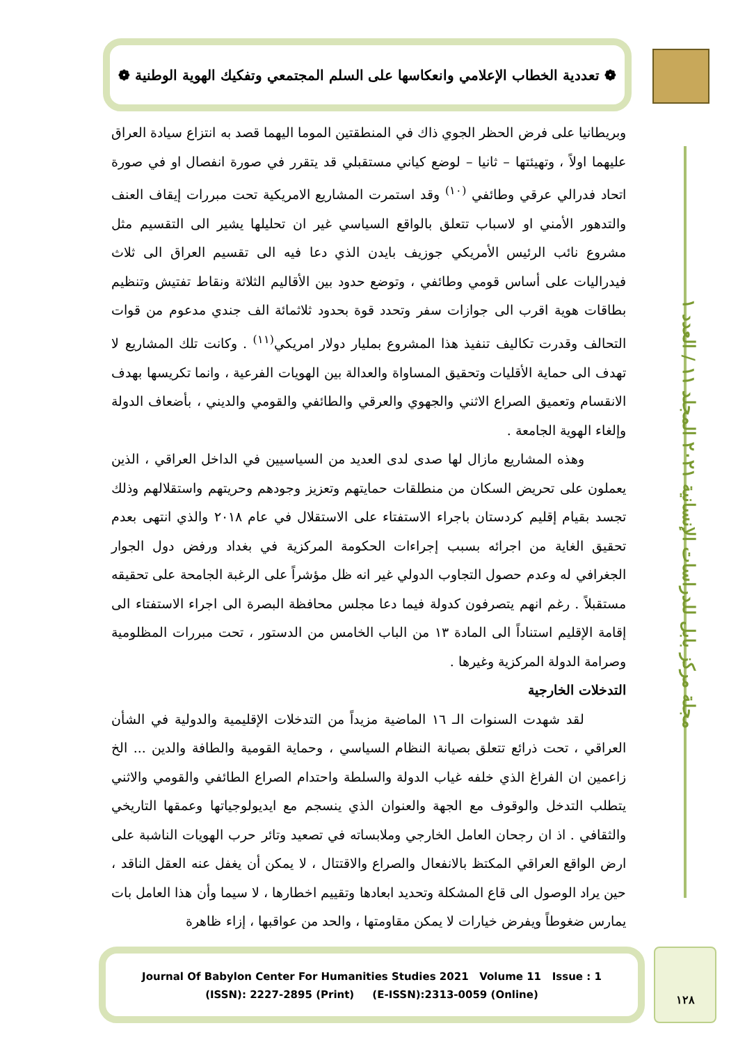❁ تعددية الخطاب الإعلامي وانعكاسها على السلم المجتمعي وتفكيك الهوية الوطنية ❁
مجلة مركز بابل للدراسات الإنسانية ٢٠٢١ المجلد ١١ / العدد ١
وبريطانيا على فرض الحظر الجوي ذاك في المنطقتين الموما اليهما قصد به انتزاع سيادة العراق عليهما اولاً ، وتهيئتها – ثانيا – لوضع كياني مستقبلي قد يتقرر في صورة انفصال او في صورة اتحاد فدرالي عرقي وطائفي <sup>(١٠)</sup> وقد استمرت المشاريع الامريكية تحت مبررات إيقاف العنف والتدهور الأمني او لاسباب تتعلق بالواقع السياسي غير ان تحليلها يشير الى التقسيم مثل مشروع نائب الرئيس الأمريكي جوزيف بايدن الذي دعا فيه الى تقسيم العراق الى ثلاث فيدراليات على أساس قومي وطائفي ، وتوضع حدود بين الأقاليم الثلاثة ونقاط تفتيش وتنظيم بطاقات هوية اقرب الى جوازات سفر وتحدد قوة بحدود ثلاثمائة الف جندي مدعوم من قوات التحالف وقدرت تكاليف تنفيذ هذا المشروع بمليار دولار امريكي<sup>(١١)</sup> . وكانت تلك المشاريع لا تهدف الى حماية الأقليات وتحقيق المساواة والعدالة بين الهويات الفرعية ، وانما تكريسها بهدف الانقسام وتعميق الصراع الاثني والجهوي والعرقي والطائفي والقومي والديني ، بأضعاف الدولة وإلغاء الهوية الجامعة .
وهذه المشاريع مازال لها صدى لدى العديد من السياسيين في الداخل العراقي ، الذين يعملون على تحريض السكان من منطلقات حمايتهم وتعزيز وجودهم وحريتهم واستقلالهم وذلك تجسد بقيام إقليم كردستان باجراء الاستفتاء على الاستقلال في عام ٢٠١٨ والذي انتهى بعدم تحقيق الغاية من اجرائه بسبب إجراءات الحكومة المركزية في بغداد ورفض دول الجوار الجغرافي له وعدم حصول التجاوب الدولي غير انه ظل مؤشراً على الرغبة الجامحة على تحقيقه مستقبلاً . رغم انهم يتصرفون كدولة فيما دعا مجلس محافظة البصرة الى اجراء الاستفتاء الى إقامة الإقليم استناداً الى المادة ١٣ من الباب الخامس من الدستور ، تحت مبررات المظلومية وصرامة الدولة المركزية وغيرها .
التدخلات الخارجية
لقد شهدت السنوات الـ ١٦ الماضية مزيداً من التدخلات الإقليمية والدولية في الشأن العراقي ، تحت ذرائع تتعلق بصيانة النظام السياسي ، وحماية القومية والطافة والدين ... الخ زاعمين ان الفراغ الذي خلفه غياب الدولة والسلطة واحتدام الصراع الطائفي والقومي والاثني يتطلب التدخل والوقوف مع الجهة والعنوان الذي ينسجم مع ايديولوجياتها وعمقها التاريخي والثقافي . اذ ان رجحان العامل الخارجي وملابساته في تصعيد وتائر حرب الهويات الناشبة على ارض الواقع العراقي المكتظ بالانفعال والصراع والاقتتال ، لا يمكن أن يغفل عنه العقل الناقد ، حين يراد الوصول الى قاع المشكلة وتحديد ابعادها وتقييم اخطارها ، لا سيما وأن هذا العامل بات يمارس ضغوطاً ويفرض خيارات لا يمكن مقاومتها ، والحد من عواقبها ، إزاء ظاهرة
Journal Of Babylon Center For Humanities Studies 2021 Volume 11 Issue : 1
(ISSN): 2227-2895 (Print) (E-ISSN):2313-0059 (Online)
١٢٨